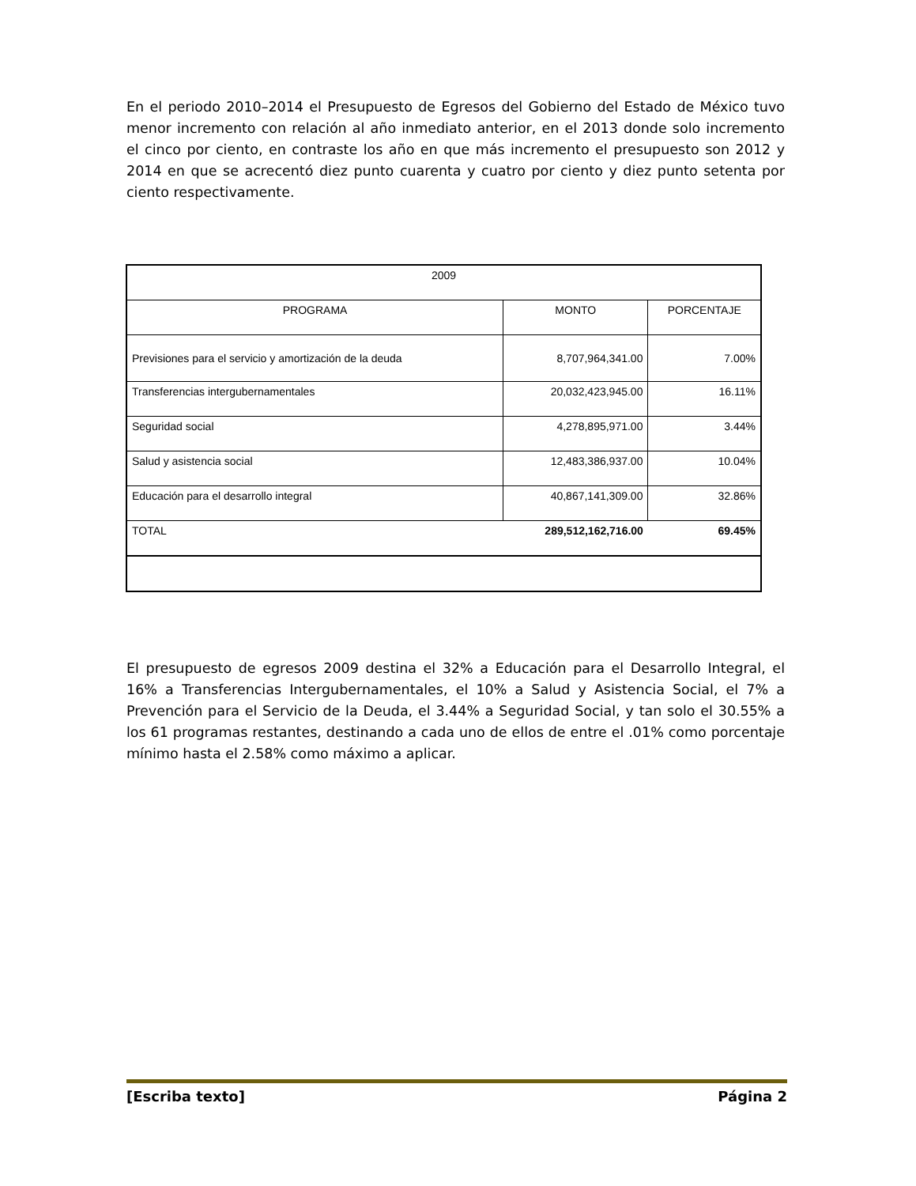En el periodo 2010–2014 el Presupuesto de Egresos del Gobierno del Estado de México tuvo menor incremento con relación al año inmediato anterior, en el 2013 donde solo incremento el cinco por ciento, en contraste los año en que más incremento el presupuesto son 2012 y 2014 en que se acrecentó diez punto cuarenta y cuatro por ciento y diez punto setenta por ciento respectivamente.
| 2009 | | |
| PROGRAMA | MONTO | PORCENTAJE |
| Previsiones para el servicio y amortización de la deuda | 8,707,964,341.00 | 7.00% |
| Transferencias intergubernamentales | 20,032,423,945.00 | 16.11% |
| Seguridad social | 4,278,895,971.00 | 3.44% |
| Salud y asistencia social | 12,483,386,937.00 | 10.04% |
| Educación para el desarrollo integral | 40,867,141,309.00 | 32.86% |
| TOTAL | 289,512,162,716.00 | 69.45% |
El presupuesto de egresos 2009 destina el 32% a Educación para el Desarrollo Integral, el 16% a Transferencias Intergubernamentales, el 10% a Salud y Asistencia Social, el 7% a Prevención para el Servicio de la Deuda, el 3.44% a Seguridad Social, y tan solo el 30.55% a los 61 programas restantes, destinando a cada uno de ellos de entre el .01% como porcentaje mínimo hasta el 2.58% como máximo a aplicar.
[Escriba texto] Página 2